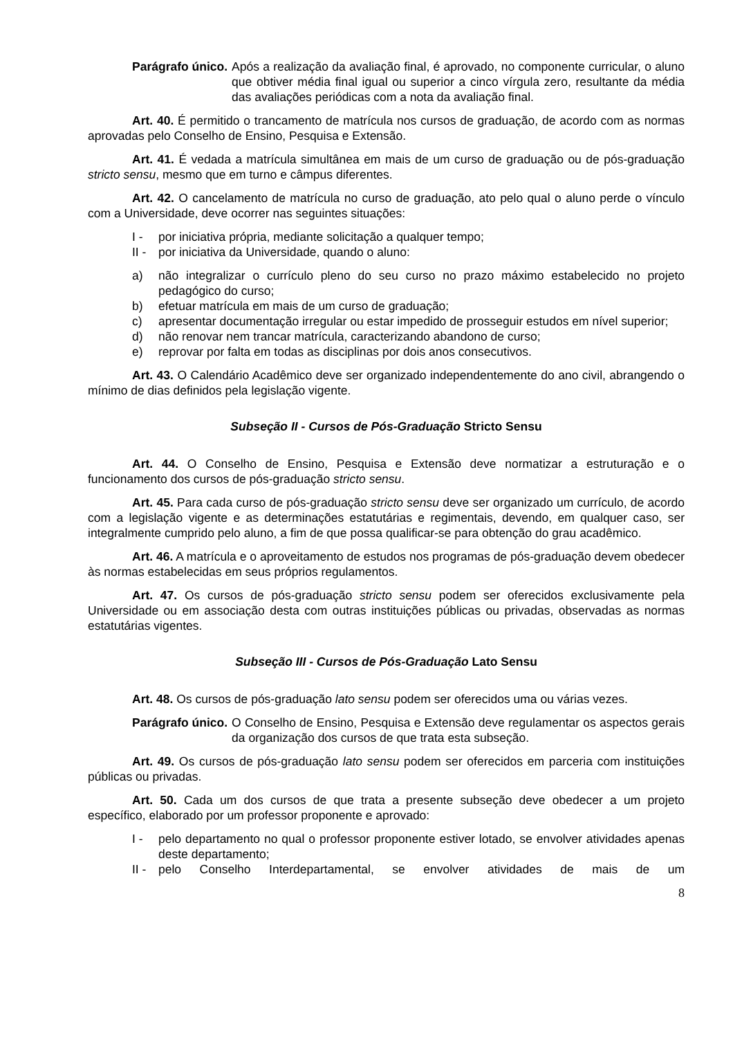Parágrafo único. Após a realização da avaliação final, é aprovado, no componente curricular, o aluno que obtiver média final igual ou superior a cinco vírgula zero, resultante da média das avaliações periódicas com a nota da avaliação final.
Art. 40. É permitido o trancamento de matrícula nos cursos de graduação, de acordo com as normas aprovadas pelo Conselho de Ensino, Pesquisa e Extensão.
Art. 41. É vedada a matrícula simultânea em mais de um curso de graduação ou de pós-graduação stricto sensu, mesmo que em turno e câmpus diferentes.
Art. 42. O cancelamento de matrícula no curso de graduação, ato pelo qual o aluno perde o vínculo com a Universidade, deve ocorrer nas seguintes situações:
I - por iniciativa própria, mediante solicitação a qualquer tempo;
II - por iniciativa da Universidade, quando o aluno:
a) não integralizar o currículo pleno do seu curso no prazo máximo estabelecido no projeto pedagógico do curso;
b) efetuar matrícula em mais de um curso de graduação;
c) apresentar documentação irregular ou estar impedido de prosseguir estudos em nível superior;
d) não renovar nem trancar matrícula, caracterizando abandono de curso;
e) reprovar por falta em todas as disciplinas por dois anos consecutivos.
Art. 43. O Calendário Acadêmico deve ser organizado independentemente do ano civil, abrangendo o mínimo de dias definidos pela legislação vigente.
Subseção II - Cursos de Pós-Graduação Stricto Sensu
Art. 44. O Conselho de Ensino, Pesquisa e Extensão deve normatizar a estruturação e o funcionamento dos cursos de pós-graduação stricto sensu.
Art. 45. Para cada curso de pós-graduação stricto sensu deve ser organizado um currículo, de acordo com a legislação vigente e as determinações estatutárias e regimentais, devendo, em qualquer caso, ser integralmente cumprido pelo aluno, a fim de que possa qualificar-se para obtenção do grau acadêmico.
Art. 46. A matrícula e o aproveitamento de estudos nos programas de pós-graduação devem obedecer às normas estabelecidas em seus próprios regulamentos.
Art. 47. Os cursos de pós-graduação stricto sensu podem ser oferecidos exclusivamente pela Universidade ou em associação desta com outras instituições públicas ou privadas, observadas as normas estatutárias vigentes.
Subseção III - Cursos de Pós-Graduação Lato Sensu
Art. 48. Os cursos de pós-graduação lato sensu podem ser oferecidos uma ou várias vezes.
Parágrafo único. O Conselho de Ensino, Pesquisa e Extensão deve regulamentar os aspectos gerais da organização dos cursos de que trata esta subseção.
Art. 49. Os cursos de pós-graduação lato sensu podem ser oferecidos em parceria com instituições públicas ou privadas.
Art. 50. Cada um dos cursos de que trata a presente subseção deve obedecer a um projeto específico, elaborado por um professor proponente e aprovado:
I - pelo departamento no qual o professor proponente estiver lotado, se envolver atividades apenas deste departamento;
II - pelo Conselho Interdepartamental, se envolver atividades de mais de um
8